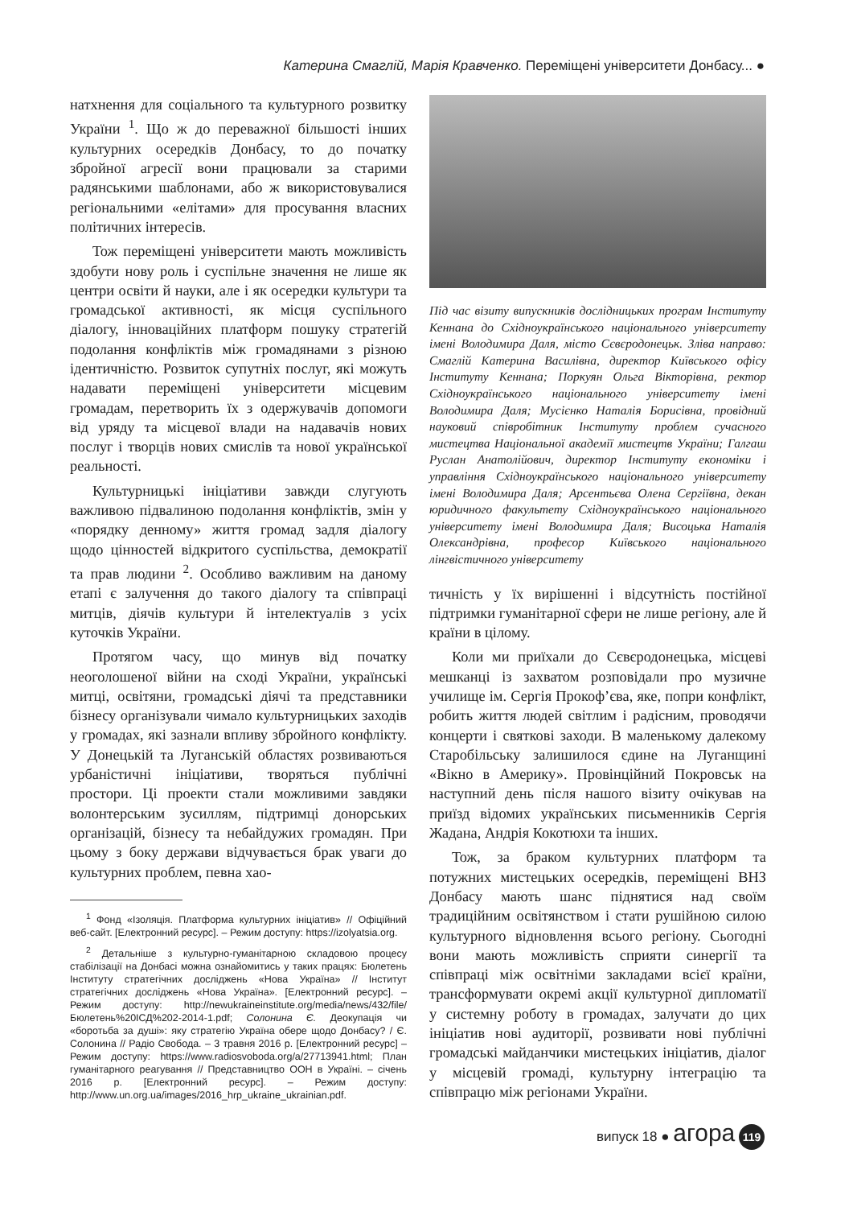Катерина Смаглій, Марія Кравченко. Переміщені університети Донбасу... ●
натхнення для соціального та культурного розвитку України <sup>1</sup>. Що ж до переважної більшості інших культурних осередків Донбасу, то до початку збройної агресії вони працювали за старими радянськими шаблонами, або ж використовувалися регіональними «елітами» для просування власних політичних інтересів.
Тож переміщені університети мають можливість здобути нову роль і суспільне значення не лише як центри освіти й науки, але і як осередки культури та громадської активності, як місця суспільного діалогу, інноваційних платформ пошуку стратегій подолання конфліктів між громадянами з різною ідентичністю. Розвиток супутніх послуг, які можуть надавати переміщені університети місцевим громадам, перетворить їх з одержувачів допомоги від уряду та місцевої влади на надавачів нових послуг і творців нових смислів та нової української реальності.
Культурницькі ініціативи завжди слугують важливою підвалиною подолання конфліктів, змін у «порядку денному» життя громад задля діалогу щодо цінностей відкритого суспільства, демократії та прав людини <sup>2</sup>. Особливо важливим на даному етапі є залучення до такого діалогу та співпраці митців, діячів культури й інтелектуалів з усіх куточків України.
Протягом часу, що минув від початку неоголошеної війни на сході України, українські митці, освітяни, громадські діячі та представники бізнесу організували чимало культурницьких заходів у громадах, які зазнали впливу збройного конфлікту. У Донецькій та Луганській областях розвиваються урбаністичні ініціативи, творяться публічні простори. Ці проекти стали можливими завдяки волонтерським зусиллям, підтримці донорських організацій, бізнесу та небайдужих громадян. При цьому з боку держави відчувається брак уваги до культурних проблем, певна хао-
<sup>1</sup> Фонд «Ізоляція. Платформа культурних ініціатив» // Офіційний веб-сайт. [Електронний ресурс]. – Режим доступу: https://izolyatsia.org.
<sup>2</sup> Детальніше з культурно-гуманітарною складовою процесу стабілізації на Донбасі можна ознайомитись у таких працях: Бюлетень Інституту стратегічних досліджень «Нова Україна» // Інститут стратегічних досліджень «Нова Україна». [Електронний ресурс]. – Режим доступу: http://newukraineinstitute.org/media/news/432/file/Бюлетень%20ІСД%202-2014-1.pdf; Солонина Є. Деокупація чи «боротьба за душі»: яку стратегію Україна обере щодо Донбасу? / Є. Солонина // Радіо Свобода. – 3 травня 2016 р. [Електронний ресурс] – Режим доступу: https://www.radiosvoboda.org/a/27713941.html; План гуманітарного реагування // Представництво ООН в Україні. – січень 2016 р. [Електронний ресурс]. – Режим доступу: http://www.un.org.ua/images/2016_hrp_ukraine_ukrainian.pdf.
Під час візиту випускників дослідницьких програм Інституту Кеннана до Східноукраїнського національного університету імені Володимира Даля, місто Сєвєродонецьк. Зліва направо: Смаглій Катерина Василівна, директор Київського офісу Інституту Кеннана; Поркуян Ольга Вікторівна, ректор Східноукраїнського національного університету імені Володимира Даля; Мусієнко Наталія Борисівна, провідний науковий співробітник Інституту проблем сучасного мистецтва Національної академії мистецтв України; Галгаш Руслан Анатолійович, директор Інституту економіки і управління Східноукраїнського національного університету імені Володимира Даля; Арсентьєва Олена Сергіївна, декан юридичного факультету Східноукраїнського національного університету імені Володимира Даля; Висоцька Наталія Олександрівна, професор Київського національного лінгвістичного університету
тичність у їх вирішенні і відсутність постійної підтримки гуманітарної сфери не лише регіону, але й країни в цілому.
Коли ми приїхали до Сєвєродонецька, місцеві мешканці із захватом розповідали про музичне училище ім. Сергія Прокоф’єва, яке, попри конфлікт, робить життя людей світлим і радісним, проводячи концерти і святкові заходи. В маленькому далекому Старобільську залишилося єдине на Луганщині «Вікно в Америку». Провінційний Покровськ на наступний день після нашого візиту очікував на приїзд відомих українських письменників Сергія Жадана, Андрія Кокотюхи та інших.
Тож, за браком культурних платформ та потужних мистецьких осередків, переміщені ВНЗ Донбасу мають шанс піднятися над своїм традиційним освітянством і стати рушійною силою культурного відновлення всього регіону. Сьогодні вони мають можливість сприяти синергії та співпраці між освітніми закладами всієї країни, трансформувати окремі акції культурної дипломатії у системну роботу в громадах, залучати до цих ініціатив нові аудиторії, розвивати нові публічні громадські майданчики мистецьких ініціатив, діалог у місцевій громаді, культурну інтеграцію та співпрацю між регіонами України.
випуск 18 ● агора 119